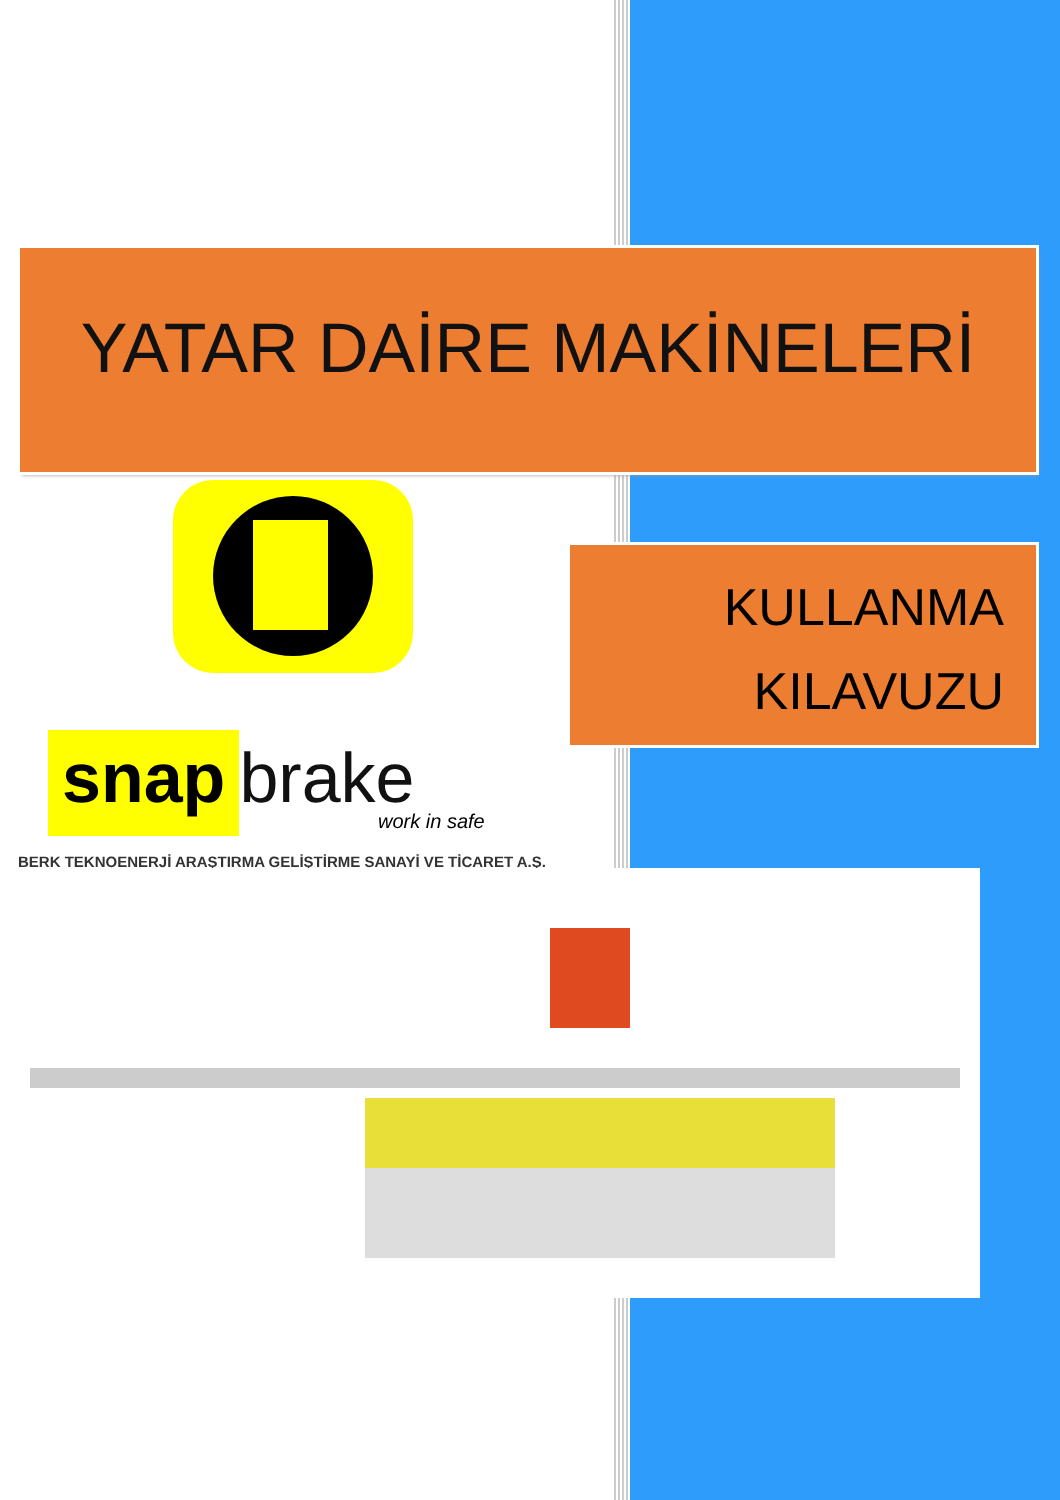YATAR DAİRE MAKİNELERİ
KULLANMA
KILAVUZU
snap brake
work in safe
BERK TEKNOENERJİ ARAŞTIRMA GELİŞTİRME SANAYİ VE TİCARET A.Ş.